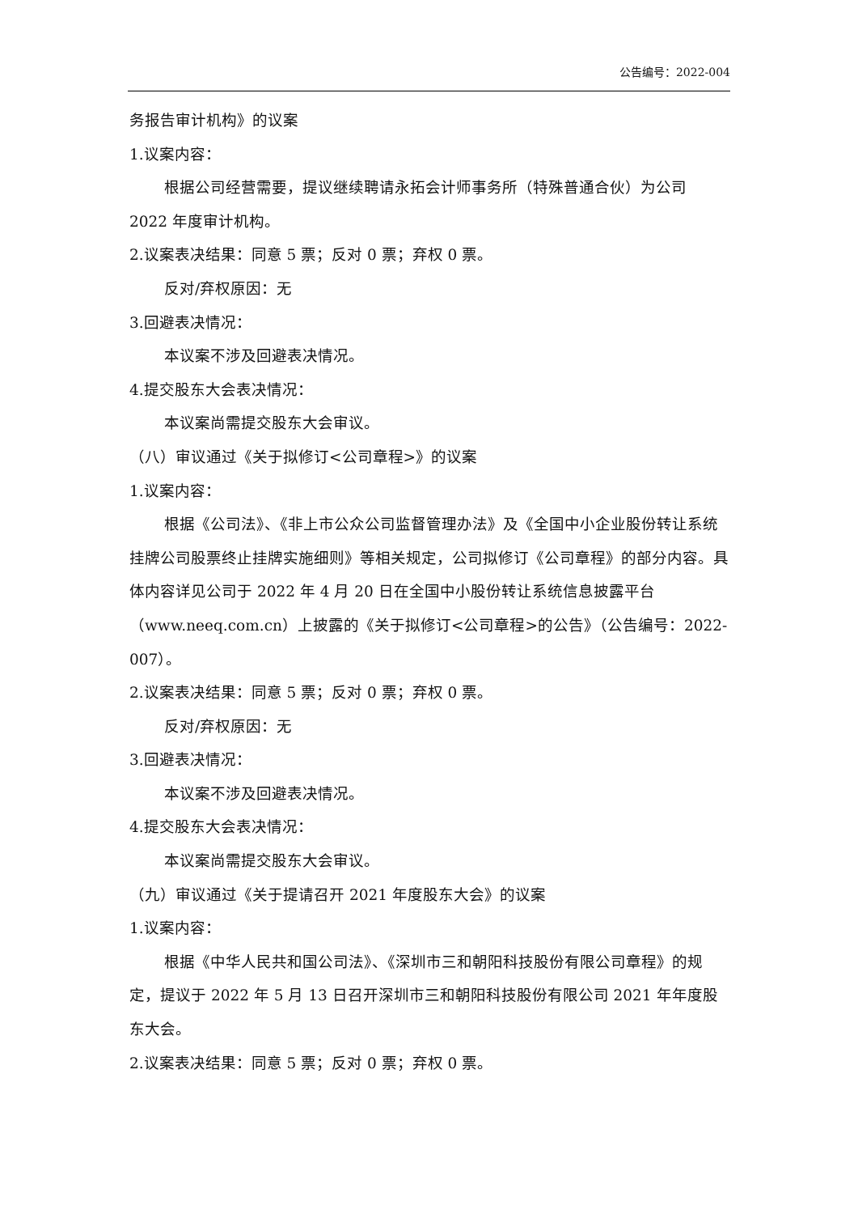公告编号：2022-004
务报告审计机构》的议案
1.议案内容：
根据公司经营需要，提议继续聘请永拓会计师事务所（特殊普通合伙）为公司 2022 年度审计机构。
2.议案表决结果：同意 5 票；反对 0 票；弃权 0 票。
反对/弃权原因：无
3.回避表决情况：
本议案不涉及回避表决情况。
4.提交股东大会表决情况：
本议案尚需提交股东大会审议。
（八）审议通过《关于拟修订<公司章程>》的议案
1.议案内容：
根据《公司法》、《非上市公众公司监督管理办法》及《全国中小企业股份转让系统挂牌公司股票终止挂牌实施细则》等相关规定，公司拟修订《公司章程》的部分内容。具体内容详见公司于 2022 年 4 月 20 日在全国中小股份转让系统信息披露平台（www.neeq.com.cn）上披露的《关于拟修订<公司章程>的公告》（公告编号：2022-007）。
2.议案表决结果：同意 5 票；反对 0 票；弃权 0 票。
反对/弃权原因：无
3.回避表决情况：
本议案不涉及回避表决情况。
4.提交股东大会表决情况：
本议案尚需提交股东大会审议。
（九）审议通过《关于提请召开 2021 年度股东大会》的议案
1.议案内容：
根据《中华人民共和国公司法》、《深圳市三和朝阳科技股份有限公司章程》的规定，提议于 2022 年 5 月 13 日召开深圳市三和朝阳科技股份有限公司 2021 年年度股东大会。
2.议案表决结果：同意 5 票；反对 0 票；弃权 0 票。